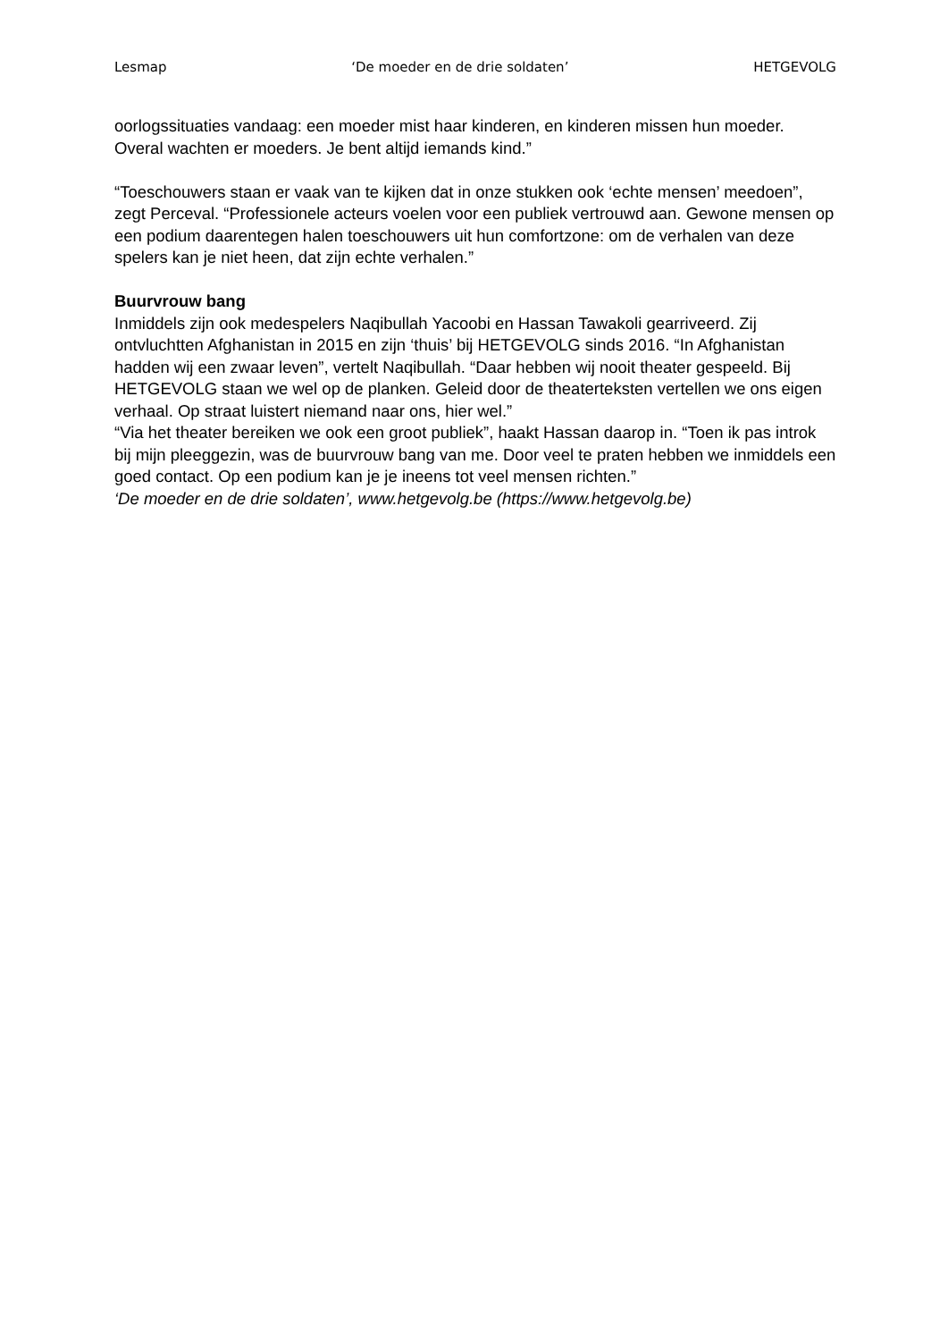Lesmap ‘De moeder en de drie soldaten’ HETGEVOLG
oorlogssituaties vandaag: een moeder mist haar kinderen, en kinderen missen hun moeder. Overal wachten er moeders. Je bent altijd iemands kind.”
“Toeschouwers staan er vaak van te kijken dat in onze stukken ook ‘echte mensen’ meedoen”, zegt Perceval. “Professionele acteurs voelen voor een publiek vertrouwd aan. Gewone mensen op een podium daarentegen halen toeschouwers uit hun comfortzone: om de verhalen van deze spelers kan je niet heen, dat zijn echte verhalen.”
Buurvrouw bang
Inmiddels zijn ook medespelers Naqibullah Yacoobi en Hassan Tawakoli gearriveerd. Zij ontvluchtten Afghanistan in 2015 en zijn ‘thuis’ bij HETGEVOLG sinds 2016. “In Afghanistan hadden wij een zwaar leven”, vertelt Naqibullah. “Daar hebben wij nooit theater gespeeld. Bij HETGEVOLG staan we wel op de planken. Geleid door de theaterteksten vertellen we ons eigen verhaal. Op straat luistert niemand naar ons, hier wel.”
“Via het theater bereiken we ook een groot publiek”, haakt Hassan daarop in. “Toen ik pas introk bij mijn pleeggezin, was de buurvrouw bang van me. Door veel te praten hebben we inmiddels een goed contact. Op een podium kan je je ineens tot veel mensen richten.”
‘De moeder en de drie soldaten’, www.hetgevolg.be (https://www.hetgevolg.be)